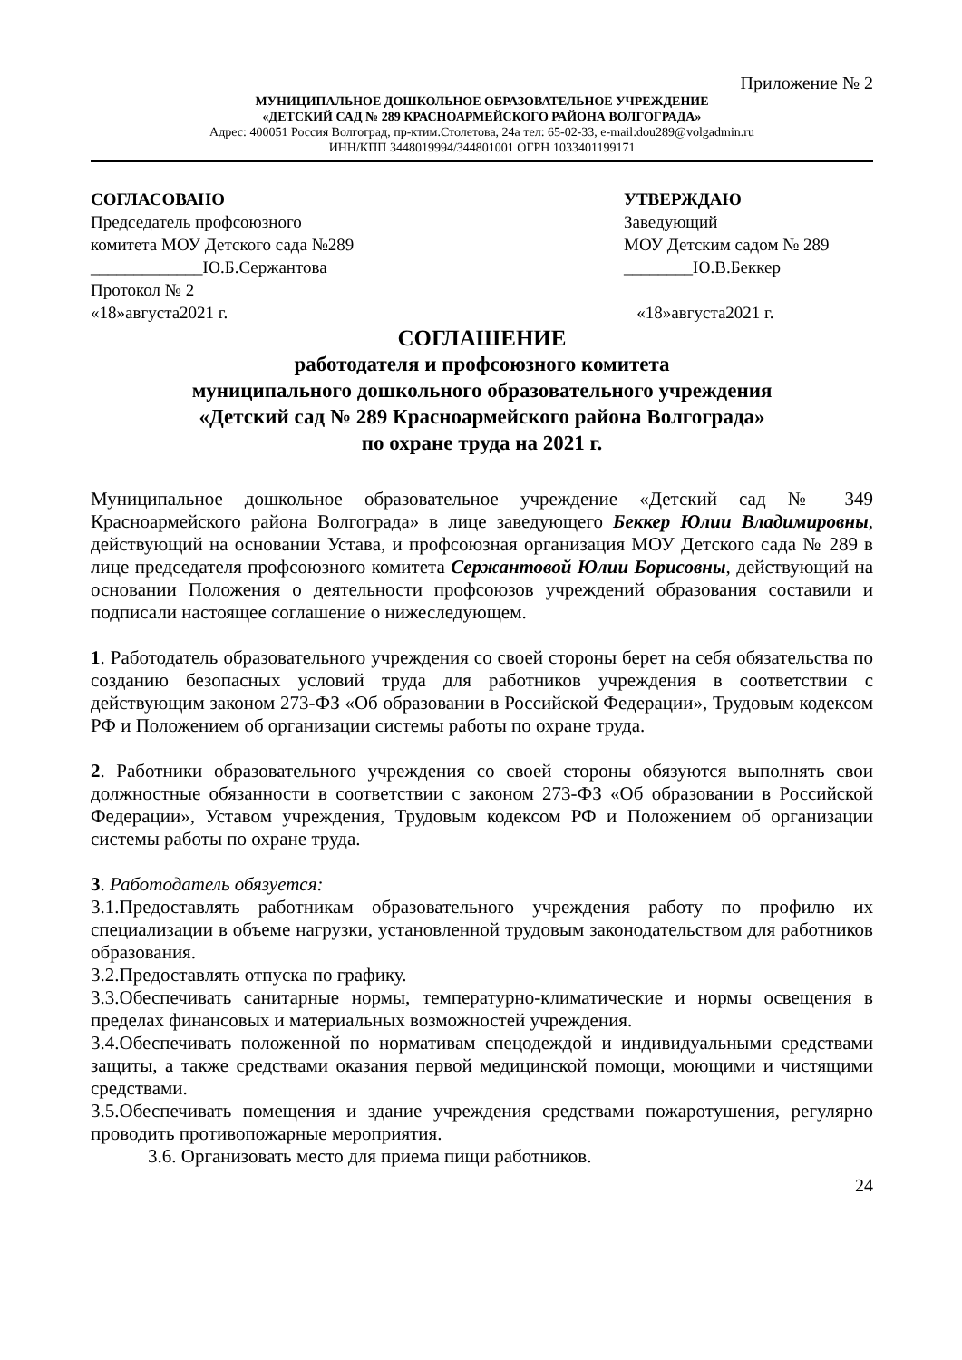Приложение № 2
МУНИЦИПАЛЬНОЕ ДОШКОЛЬНОЕ ОБРАЗОВАТЕЛЬНОЕ УЧРЕЖДЕНИЕ
«ДЕТСКИЙ САД № 289 КРАСНОАРМЕЙСКОГО РАЙОНА ВОЛГОГРАДА»
Адрес: 400051 Россия Волгоград, пр-ктим.Столетова, 24а тел: 65-02-33, e-mail:dou289@volgadmin.ru
ИНН/КПП 3448019994/344801001 ОГРН 1033401199171
СОГЛАСОВАНО
Председатель профсоюзного
комитета МОУ Детского сада №289
_____________Ю.Б.Сержантова
Протокол № 2
«18»августа2021 г.
УТВЕРЖДАЮ
Заведующий
МОУ Детским садом № 289
________Ю.В.Беккер
«18»августа2021 г.
СОГЛАШЕНИЕ
работодателя и профсоюзного комитета
муниципального дошкольного образовательного учреждения
«Детский сад № 289 Красноармейского района Волгограда»
по охране труда на 2021 г.
Муниципальное дошкольное образовательное учреждение «Детский сад № 349 Красноармейского района Волгограда» в лице заведующего Беккер Юлии Владимировны, действующий на основании Устава, и профсоюзная организация МОУ Детского сада № 289 в лице председателя профсоюзного комитета Сержантовой Юлии Борисовны, действующий на основании Положения о деятельности профсоюзов учреждений образования составили и подписали настоящее соглашение о нижеследующем.
1. Работодатель образовательного учреждения со своей стороны берет на себя обязательства по созданию безопасных условий труда для работников учреждения в соответствии с действующим законом 273-ФЗ «Об образовании в Российской Федерации», Трудовым кодексом РФ и Положением об организации системы работы по охране труда.
2. Работники образовательного учреждения со своей стороны обязуются выполнять свои должностные обязанности в соответствии с законом 273-ФЗ «Об образовании в Российской Федерации», Уставом учреждения, Трудовым кодексом РФ и Положением об организации системы работы по охране труда.
3. Работодатель обязуется:
3.1.Предоставлять работникам образовательного учреждения работу по профилю их специализации в объеме нагрузки, установленной трудовым законодательством для работников образования.
3.2.Предоставлять отпуска по графику.
3.3.Обеспечивать санитарные нормы, температурно-климатические и нормы освещения в пределах финансовых и материальных возможностей учреждения.
3.4.Обеспечивать положенной по нормативам спецодеждой и индивидуальными средствами защиты, а также средствами оказания первой медицинской помощи, моющими и чистящими средствами.
3.5.Обеспечивать помещения и здание учреждения средствами пожаротушения, регулярно проводить противопожарные мероприятия.
3.6. Организовать место для приема пищи работников.
24